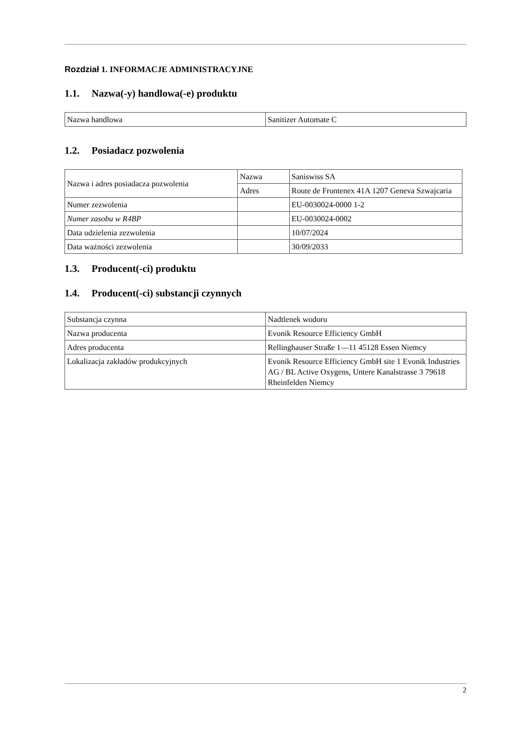Rozdział 1. INFORMACJE ADMINISTRACYJNE
1.1. Nazwa(-y) handlowa(-e) produktu
| Nazwa handlowa | Sanitizer Automate C |
1.2. Posiadacz pozwolenia
| Nazwa i adres posiadacza pozwolenia | Nazwa | Saniswiss SA |
| | Adres | Route de Frontenex 41A 1207 Geneva Szwajcaria |
| Numer zezwolenia | | EU-0030024-0000 1-2 |
| Numer zasobu w R4BP | | EU-0030024-0002 |
| Data udzielenia zezwolenia | | 10/07/2024 |
| Data ważności zezwolenia | | 30/09/2033 |
1.3. Producent(-ci) produktu
1.4. Producent(-ci) substancji czynnych
| Substancja czynna | Nadtlenek wodoru |
| Nazwa producenta | Evonik Resource Efficiency GmbH |
| Adres producenta | Rellinghauser Straße 1—11 45128 Essen Niemcy |
| Lokalizacja zakładów produkcyjnych | Evonik Resource Efficiency GmbH site 1 Evonik Industries AG / BL Active Oxygens, Untere Kanalstrasse 3 79618 Rheinfelden Niemcy |
2